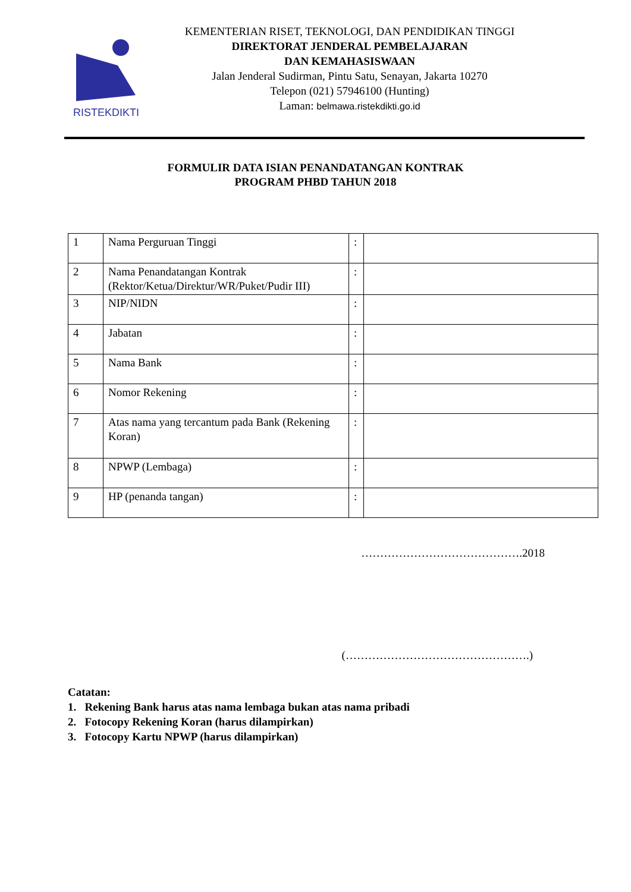RISTEKDIKTI
KEMENTERIAN RISET, TEKNOLOGI, DAN PENDIDIKAN TINGGI
DIREKTORAT JENDERAL PEMBELAJARAN
DAN KEMAHASISWAAN
Jalan Jenderal Sudirman, Pintu Satu, Senayan, Jakarta 10270
Telepon (021) 57946100 (Hunting)
Laman: belmawa.ristekdikti.go.id
FORMULIR DATA ISIAN PENANDATANGAN KONTRAK
PROGRAM PHBD TAHUN 2018
| 1 | Nama Perguruan Tinggi | : | |
| 2 | Nama Penandatangan Kontrak (Rektor/Ketua/Direktur/WR/Puket/Pudir III) | : | |
| 3 | NIP/NIDN | : | |
| 4 | Jabatan | : | |
| 5 | Nama Bank | : | |
| 6 | Nomor Rekening | : | |
| 7 | Atas nama yang tercantum pada Bank (Rekening Koran) | : | |
| 8 | NPWP (Lembaga) | : | |
| 9 | HP (penanda tangan) | : | |
…………………………………….2018
(………………………………………….)
Catatan:
1. Rekening Bank harus atas nama lembaga bukan atas nama pribadi
2. Fotocopy Rekening Koran (harus dilampirkan)
3. Fotocopy Kartu NPWP (harus dilampirkan)